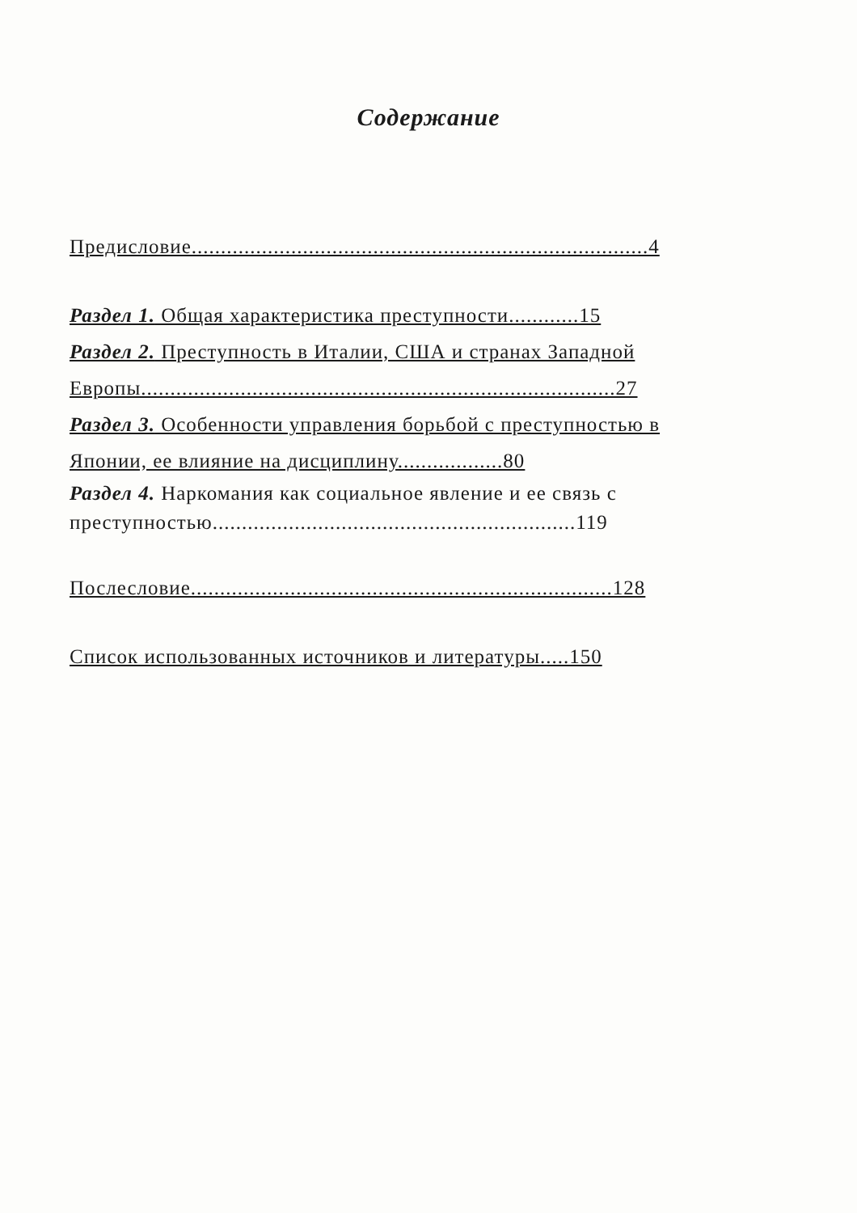Содержание
Предисловие..............................................................................4
Раздел 1. Общая характеристика преступности............15
Раздел 2. Преступность в Италии, США и странах Западной Европы.................................................................................27
Раздел 3. Особенности управления борьбой с преступностью в Японии, ее влияние на дисциплину..................80
Раздел 4. Наркомания как социальное явление и ее связь с преступностью..............................................................119
Послесловие........................................................................128
Список использованных источников и литературы.....150